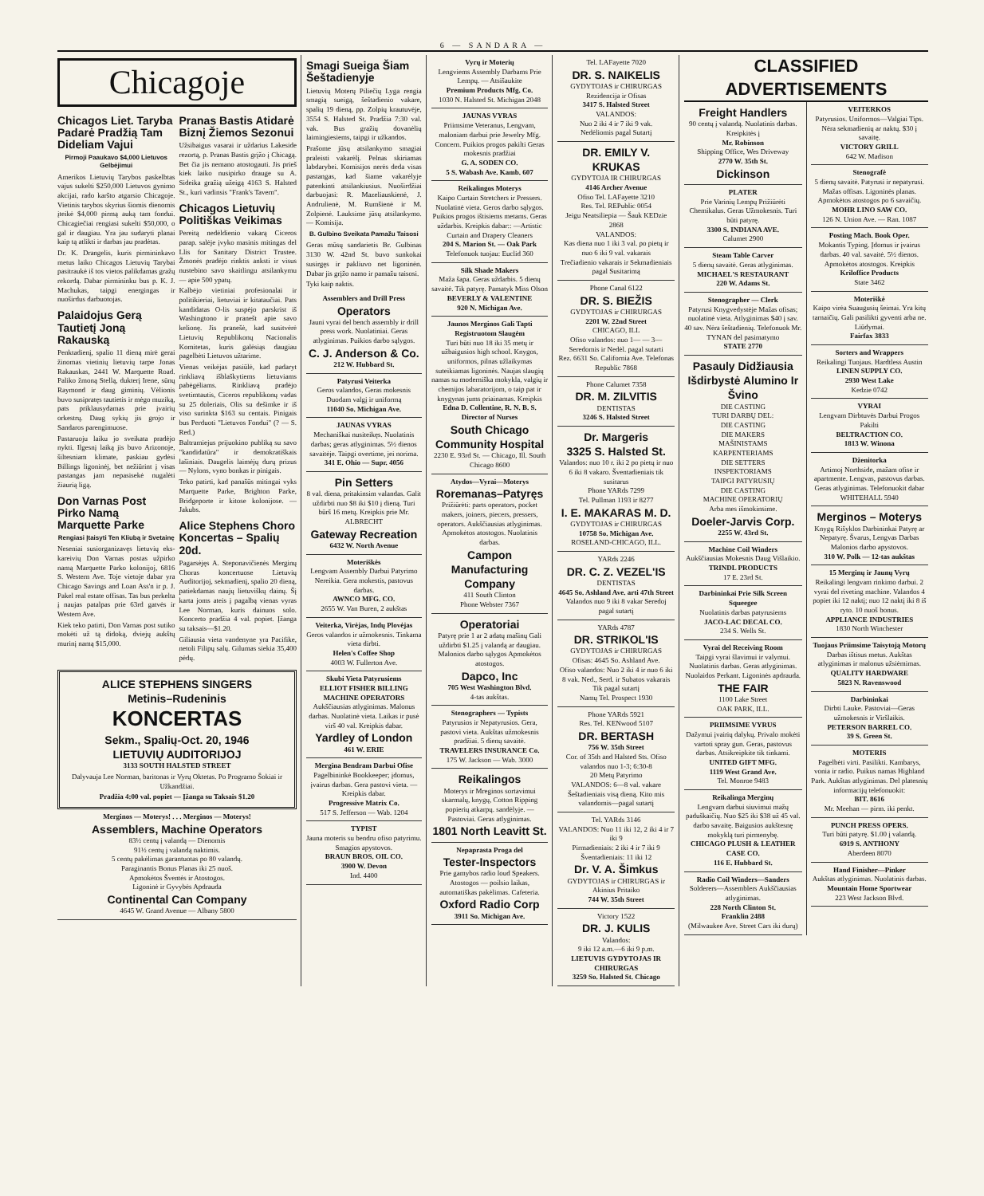6 — SANDARA —
Chicagoje
Chicagos Liet. Taryba Padarė Pradžią Tam Dideliam Vajui
Pirmoji Paaukavo $4,000 Lietuvos Gelbėjimui
Amerikos Lietuvių Tarybos paskelbtas vajus sukelti $250,000 Lietuvos gynimo akcijai, rado karšto atgarsio Chicagoje. Vietinis tarybos skyrius šiomis dienomis įteikė $4,000 pirmą auką tam fondui. Chicagiečiai rengiasi sukelti $50,000, o gal ir daugiau. Yra jau sudaryti planai kaip tą atlikti ir darbas jau pradėtas.
Dr. K. Drangelis, kuris pirmininkavo metus laiko Chicagos Lietuvių Tarybai pasitraukė iš tos vietos palikdamas gražų rekordą. Dabar pirmininku bus p. K. J. Machukas, taipgi energingas ir nuoširdus darbuotojas.
Palaidojus Gerą Tautietį Joną Rakauską
Penktadienį, spalio 11 dieną mirė gerai žinomas vietinių lietuvių tarpe Jonas Rakauskas, 2441 W. Marquette Road. Paliko žmoną Stellą, dukterį Irene, sūnų Raymond ir daug giminių. Vėlionis buvo susipratęs tautietis ir mėgo muziką, pats priklausydamas prie įvairių orkestrų. Daug sykių jis grojo ir Sandaros parengimuose.
Pastaruoju laiku jo sveikata pradėjo nykti. Ilgesnį laiką jis buvo Arizonoje, šiltesniam klimate, paskiau gydėsi Billings ligoninėj, bet nežiūrint į visas pastangas jam nepasisekė nugalėti žiaurią ligą.
Don Varnas Post Pirko Namą Marquette Parke
Rengiasi Įtaisyti Ten Kliubą ir Svetainę
Neseniai susiorganizavęs lietuvių eks-kareivių Don Varnas postas užpirko namą Marquette Parko kolonijoj, 6816 S. Western Ave. Toje vietoje dabar yra Chicago Savings and Loan Ass'n ir p. J. Pakel real estate offisas. Tas bus perkelta į naujas patalpas prie 63rd gatvės ir Western Ave.
Kiek teko patirti, Don Varnas post sutiko mokėti už tą didoką, dviejų aukštų murinį namą $15,000.
Pranas Bastis Atidarė Biznį Žiemos Sezonui
Užsibaigus vasarai ir uždarius Lakeside rezortą, p. Pranas Bastis grįžo į Chicagą. Bet čia jis nemano atostogauti. Jis prieš kiek laiko nusipirko drauge su A. Sideika gražią užeigą 4163 S. Halsted St., kuri vadinsis "Frank's Tavern".
Chicagos Lietuvių Politiškas Veikimas
Pereitą nedėldienio vakarą Ciceros parap. salėje įvyko masinis mitingas del Llis for Sanitary District Trustee. Žmonės pradėjo rinktis anksti ir visus nustebino savo skaitlingu atsilankymu — apie 500 ypatų.
Kalbėjo vietiniai profesionalai ir politikieriai, lietuviai ir kitataučiai. Pats kandidatas O-lis suspėjo parskrist iš Washingtono ir pranešt apie savo kelionę. Jis pranešė, kad susitvėrė Lietuvių Republikonų Nacionalis Komitetas, kuris galėsiąs daugiau pagelbėti Lietuvos užtarime.
Vienas veikėjas pasiūlė, kad padaryt rinkliavą išblaškytiems lietuviams pabėgėliams. Rinkliavą pradėjo svetimtautis, Ciceros republikonų vadas su 25 doleriais, Olis su dešimke ir iš viso surinkta $163 su centais. Pinigais bus Perduoti "Lietuvos Fondui" (? — S. Red.)
Baltramiejus prijuokino publiką su savo "kandidatūra" ir demokratiškais lašiniais. Daugelis laimėjų durų prizus — Nylons, vyno bonkas ir pinigais.
Teko patirti, kad panašūs mitingai vyks Marquette Parke, Brighton Parke, Bridgeporte ir kitose kolonijose. — Jakubs.
Alice Stephens Choro Koncertas – Spalių 20d.
Pagarsėjęs A. Steponavičienės Merginų Choras koncertuose Lietuvių Auditorijoj, sekmadienį, spalio 20 dieną, patiekdamas naujų lietuviškų dainų. Šį karta joms ateis į pagalbą vienas vyras Lee Norman, kuris dainuos solo. Koncerto pradžia 4 val. popiet. Įžanga su taksais—$1.20.
Giliausia vieta vandenyne yra Pacifike, netoli Filipų salų. Gilumas siekia 35,400 pėdų.
ALICE STEPHENS SINGERS
Metinis–Rudeninis
KONCERTAS
Sekm., Spalių-Oct. 20, 1946
LIETUVIŲ AUDITORIJOJ
3133 SOUTH HALSTED STREET
Dalyvauja Lee Norman, baritonas ir Vyrų Oktetas. Po Programo Šokiai ir Užkandžiai.
Pradžia 4:00 val. popiet — Įžanga su Taksais $1.20
Merginos — Moterys! . . . Merginos — Moterys!
Assemblers, Machine Operators
83½ centų į valandą — Dienomis
91½ centų į valandą naktimis.
5 centų pakėlimas garantuotas po 80 valandų.
Paraginantis Bonus Planas iki 25 nuoš.
Apmokėtos Šventės ir Atostogos.
Ligoninė ir Gyvybės Apdrauda
Continental Can Company
4645 W. Grand Avenue — Albany 5800
Smagi Sueiga Šiam Šeštadienyje
Lietuvių Moterų Piliečių Lyga rengia smagią sueigą, šeštadienio vakare, spalių 19 dieną, pp. Zolpių krautuvėje, 3554 S. Halsted St. Pradžia 7:30 val. vak. Bus gražių dovanėlių laimingiesiems, taipgi ir užkandos.
Prašome jūsų atsilankymo smagiai praleisti vakarėlį. Pelnas skiriamas labdarybei. Komisijos nerės deda visas pastangas, kad šiame vakarėlyje patenkinti atsilankiusius. Nuoširdžiai darbuojasi: R. Mazeliauskienė, J. Andrulienė, M. Rumšienė ir M. Zolpienė. Lauksime jūsų atsilankymo. — Komisija.
B. Gulbino Sveikata Pamažu Taisosi
Geras mūsų sandarietis Br. Gulbinas 3130 W. 42nd St. buvo sunkokai susirgęs ir pakliuvo net ligoninėn. Dabar jis grįžo namo ir pamažu taisosi.
Tyki kaip naktis.
Assemblers and Drill Press
Operators
Jauni vyrai del bench assembly ir drill press work. Nuolatiniai. Geras atlyginimas. Puikios darbo sąlygos.
C. J. Anderson & Co.
212 W. Hubbard St.
Patyrusi Veiterka
Geros valandos, Geras mokesnis Duodam valgį ir uniformą
11040 So. Michigan Ave.
JAUNAS VYRAS
Mechaniškai nusiteikęs. Nuolatinis darbas; geras atlyginimas. 5½ dienos savaitėje. Taipgi overtime, jei norima.
341 E. Ohio — Supr. 4056
Pin Setters
8 val. diena, pritakinsim valandas. Galit uždirbti nuo $8 iki $10 į dieną. Turi būrš 16 metų. Kreipkis prie Mr. ALBRECHT
Gateway Recreation
6432 W. North Avenue
Moteriškės
Lengvam Assembly Darbui Patyrimo Nereikia. Gera mokestis, pastovus darbas.
AWNCO MFG. CO.
2655 W. Van Buren, 2 aukštas
Veiterka, Virėjas, Indų Plovėjas
Geros valandos ir užmokesnis. Tinkama vieta dirbti.
Helen's Coffee Shop
4003 W. Fullerton Ave.
Skubi Vieta Patyrusiems
ELLIOT FISHER BILLING MACHINE OPERATORS
Aukščiausias atlyginimas. Malonus darbas. Nuolatinė vieta. Laikas ir pusė virš 40 val. Kreipkis dabar.
Yardley of London
461 W. ERIE
Mergina Bendram Darbui Ofise
Pagelbininkė Bookkeeper; įdomus, įvairus darbas. Gera pastovi vieta. — Kreipkis dabar.
Progressive Matrix Co.
517 S. Jefferson — Wab. 1204
TYPIST
Jauna moteris su bendru ofiso patyrimu. Smagios apystovos.
BRAUN BROS. OIL CO.
3900 W. Devon
Ind. 4400
Vyrų ir Moterių
Lengviems Assembly Darbams Prie Lempų. — Atsišaukite
Premium Products Mfg. Co.
1030 N. Halsted St. Michigan 2048
JAUNAS VYRAS
Priimsime Veteranus, Lengvam, maloniam darbui prie Jewelry Mfg. Concern. Puikios progos pakilti Geras mokesnis pradžiai
G. A. SODEN CO.
5 S. Wabash Ave. Kamb. 607
Reikalingos Moterys
Kaipo Curtain Stretchers ir Pressers. Nuolatinė vieta. Geros darbo sąlygos. Puikios progos ištisiems metams. Geras uždarbis. Kreipkis dabar:: —Artistic Curtain and Drapery Cleaners
204 S. Marion St. — Oak Park
Telefonuok tuojau: Euclid 360
Silk Shade Makers
Maža šapa. Geras uždarbis. 5 dienų savaitė. Tik patyrę. Pamatyk Miss Olson
BEVERLY & VALENTINE
920 N. Michigan Ave.
Jaunos Merginos Gali Tapti Registruotom Slaugėm
Turi būti nuo 18 iki 35 metų ir užbaigusios high school. Knygos, uniformos, pilnas užlaikymas suteikiamas ligoninės. Naujas slaugių namas su moderniška mokykla, valgių ir chemijos labaratorijom, o taip pat ir knygynas jums priainamas. Kreipkis
Edna D. Collentine, R. N. B. S. Director of Nurses
South Chicago Community Hospital
2230 E. 93rd St. — Chicago, Ill. South Chicago 8600
Atydos—Vyrai—Moterys
Roremanas–Patyręs
Prižiūrėti: parts operators, pocket makers, joiners, piecers, pressers, operators. Aukščiausias atlyginimas. Apmokėtos atostogos. Nuolatinis darbas.
Campon Manufacturing Company
411 South Clinton
Phone Webster 7367
Operatoriai
Patyrę prie 1 ar 2 adatų mašinų Gali uždirbti $1.25 į valandą ar daugiau. Malonios darbo sąlygos Apmokėtos atostogos.
Dapco, Inc
705 West Washington Blvd.
4-tas aukštas.
Stenographers — Typists
Patyrusios ir Nepatyrusios. Gera, pastovi vieta. Aukštas užmokesnis pradžiai. 5 dienų savaitė.
TRAVELERS INSURANCE Co.
175 W. Jackson — Wab. 3000
Reikalingos
Moterys ir Mreginos sortavimui skarmalų, knygų, Cotton Ripping popierių atkarpų. sandėlyje. — Pastoviai. Geras atlyginimas.
1801 North Leavitt St.
Nepaprasta Proga del
Tester-Inspectors
Prie gamybos radio loud Speakers. Atostogos — poilsio laikas, automatiškas pakėlimas. Cafeteria.
Oxford Radio Corp
3911 So. Michigan Ave.
Tel. LAFayette 7020
DR. S. NAIKELIS
GYDYTOJAS ir CHIRURGAS
Rezidencija ir Ofisas
3417 S. Halsted Street
VALANDOS:
Nuo 2 iki 4 ir 7 iki 9 vak.
Nedėliomis pagal Sutartį
DR. EMILY V. KRUKAS
GYDYTOJA IR CHIRURGAS
4146 Archer Avenue
Ofiso Tel. LAFayette 3210
Res. Tel. REPublic 0054
Jeigu Neatsiliepia — Šauk KEDzie 2868
VALANDOS:
Kas diena nuo 1 iki 3 val. po pietų ir nuo 6 iki 9 val. vakarais
Trečiadienio vakarais ir Sekmadieniais pagal Susitarimą
Phone Canal 6122
DR. S. BIEŽIS
GYDYTOJAS ir CHIRURGAS
2201 W. 22nd Street
CHICAGO, ILL
Ofiso valandos: nuo 1— — 3— Seredomis ir Nedėl. pagal sutarti
Rez. 6631 So. California Ave. Telefonas Republic 7868
Phone Calumet 7358
DR. M. ZILVITIS
DENTISTAS
3246 S. Halsted Street
Dr. Margeris
3325 S. Halsted St.
Valandos: nuo 10 r. iki 2 po pietų ir nuo 6 iki 8 vakaro. Šventadieniais tik susitarus
Phone YARds 7299
Tel. Pullman 1193 ir 8277
I. E. MAKARAS M. D.
GYDYTOJAS ir CHIRURGAS
10758 So. Michigan Ave.
ROSELAND-CHICAGO, ILL.
YARds 2246
DR. C. Z. VEZEL'IS
DENTISTAS
4645 So. Ashland Ave. arti 47th Street
Valandos nuo 9 iki 8 vakar Seredoj pagal sutartį
YARds 4787
DR. STRIKOL'IS
GYDYTOJAS ir CHIRURGAS
Ofisas: 4645 So. Ashland Ave.
Ofiso valandos: Nuo 2 iki 4 ir nuo 6 iki 8 vak. Ned., Serd. ir Subatos vakarais Tik pagal sutartį
Namų Tel. Prospect 1930
Phone YARds 5921
Res. Tel. KENwood 5107
DR. BERTASH
756 W. 35th Street
Cor. of 35th and Halsted Sts. Ofiso valandos nuo 1-3; 6:30-8
20 Metų Patyrimo
VALANDOS: 6—8 val. vakare Šeštadieniais visą dieną. Kito mis valandomis—pagal sutartį
Tel. YARds 3146
VALANDOS: Nuo 11 iki 12, 2 iki 4 ir 7 iki 9
Pirmadieniais: 2 iki 4 ir 7 iki 9
Šventadieniais: 11 iki 12
Dr. V. A. Šimkus
GYDYTOJAS ir CHIRURGAS ir Akinius Pritaiko
744 W. 35th Street
Victory 1522
DR. J. KULIS
Valandos:
9 iki 12 a.m.—6 iki 9 p.m.
LIETUVIS GYDYTOJAS IR CHIRURGAS
3259 So. Halsted St. Chicago
CLASSIFIED ADVERTISEMENTS
Freight Handlers
90 centų į valandą. Nuolatinis darbas. Kreipkitės į
Mr. Robinson
Shipping Office, Wes Driveway
2770 W. 35th St.
Dickinson
PLATER
Prie Varinių Lempų Prižiūrėti Chemikalus. Geras Užmokesnis. Turi būti patyrę.
3300 S. INDIANA AVE.
Calumet 2900
Steam Table Carver
5 dienų savaitė. Geras atlyginimas.
MICHAEL'S RESTAURANT
220 W. Adams St.
Stenographer — Clerk
Patyrusi Knygvedystėje Mažas ofisas; nuolatinė vieta. Atlyginimas $40 į sav. 40 sav. Nėra šeštadienių. Telefonuok Mr. TYNAN del pasimatymo
STATE 2770
Pasauly Didžiausia Išdirbystė Alumino Ir Švino
DIE CASTING
TURI DARBŲ DEL:
DIE CASTING
DIE MAKERS
MAŠINISTAMS
KARPENTERIAMS
DIE SETTERS
INSPEKTORIAMS
TAIPGI PATYRUSIŲ
DIE CASTING
MACHINE OPERATORIŲ
Arba mes išmokinsime.
Doeler-Jarvis Corp.
2255 W. 43rd St.
Machine Coil Winders
Aukščiausias Mokesnis Daug Višlaikio.
TRINDL PRODUCTS
17 E. 23rd St.
Darbininkai Prie Silk Screen Squeegee
Nuolatinis darbas patyrusiems
JACO-LAC DECAL CO.
234 S. Wells St.
Vyrai del Receiving Room
Taipgi vyrai šlavimui ir valymui. Nuolatinis darbas. Geras atlyginimas. Nuolaidos Perkant. Ligoninės apdrauda.
THE FAIR
1100 Lake Street
OAK PARK, ILL.
PRIIMSIME VYRUS
Dažymui įvairių dalykų. Privalo mokėti vartoti spray gun. Geras, pastovus darbas. Atsikreipkite tik tinkami.
UNITED GIFT MFG.
1119 West Grand Ave.
Tel. Monroe 9483
Reikalinga Merginų
Lengvam darbui siuvimui mažų paduškaičių. Nuo $25 iki $38 už 45 val. darbo savaitę. Baigusios aukštesnę mokyklą turi pirmenybę.
CHICAGO PLUSH & LEATHER CASE CO.
116 E. Hubbard St.
Radio Coil Winders—Sanders
Solderers—Assemblers Aukščiausias atlyginimas.
228 North Clinton St.
Franklin 2488
(Milwaukee Ave. Street Cars iki durų)
VEITERKOS
Patyrusios. Uniformos—Valgiai Tips. Nėra sekmadienių ar naktų. $30 į savaitę.
VICTORY GRILL
642 W. Madison
Stenografė
5 dienų savaitė. Patyrusi ir nepatyrusi. Mažas offisas. Ligoninės planas. Apmokėtos atostogos po 6 savaičių.
MOHR LINO SAW CO.
126 N. Union Ave. — Ran. 1087
Posting Mach. Book Oper.
Mokantis Typing. Įdomus ir įvairus darbas. 40 val. savaitė. 5½ dienos. Apmokėtos atostogos. Kreipkis
Kriloffice Products
State 3462
Moteriškė
Kaipo virėa Suaugusių šeimai. Yra kitų tarnaičių. Gali pasilikti gyventi arba ne. Liūdymai.
Fairfax 3833
Sorters and Wrappers
Reikalingi Tuojaus. Hardtless Austin
LINEN SUPPLY CO.
2930 West Lake
Kedzie 0742
VYRAI
Lengvam Dirbtuvės Darbui Progos Pakilti
BELTRACTION CO.
1813 W. Winona
Dženitorka
Artimoj Northside, mažam ofise ir apartmente. Lengvas, pastovus darbas. Geras atlyginimas. Telefonuokit dabar
WHITEHALL 5940
Merginos – Moterys
Knygų Rišyklos Darbininkai Patyrę ar Nepatyrę. Švarus, Lengvas Darbas Malonios darbo apystovos.
310 W. Polk — 12-tas aukštas
15 Merginų ir Jaunų Vyrų
Reikalingi lengvam rinkimo darbui. 2 vyrai del riveting machine. Valandos 4 popiet iki 12 naktį; nuo 12 naktį iki 8 iš ryto. 10 nuoš bonus.
APPLIANCE INDUSTRIES
1830 North Winchester
Tuojaus Priimsime Taisytoją Motorų
Darbas ištisus metus. Aukštas atlyginimas ir malonus užsiėmimas.
QUALITY HARDWARE
5823 N. Ravenswood
Darbininkai
Dirbti Lauke. Pastoviai—Geras užmokesnis ir Viršlaikis.
PETERSON BARREL CO.
39 S. Green St.
MOTERIS
Pagelbėti virti. Pasilikti. Kambarys, vonia ir radio. Puikus namas Highland Park. Aukštas atlyginimas. Del platesnių informacijų telefonuokit:
BIT. 8616
Mr. Meehan — pirm. iki penkt.
PUNCH PRESS OPERS.
Turi būti patyrę. $1.00 į valandą.
6919 S. ANTHONY
Aberdeen 8070
Hand Finisher—Pinker
Aukštas atlyginimas. Nuolatinis darbas.
Mountain Home Sportwear
223 West Jackson Blvd.